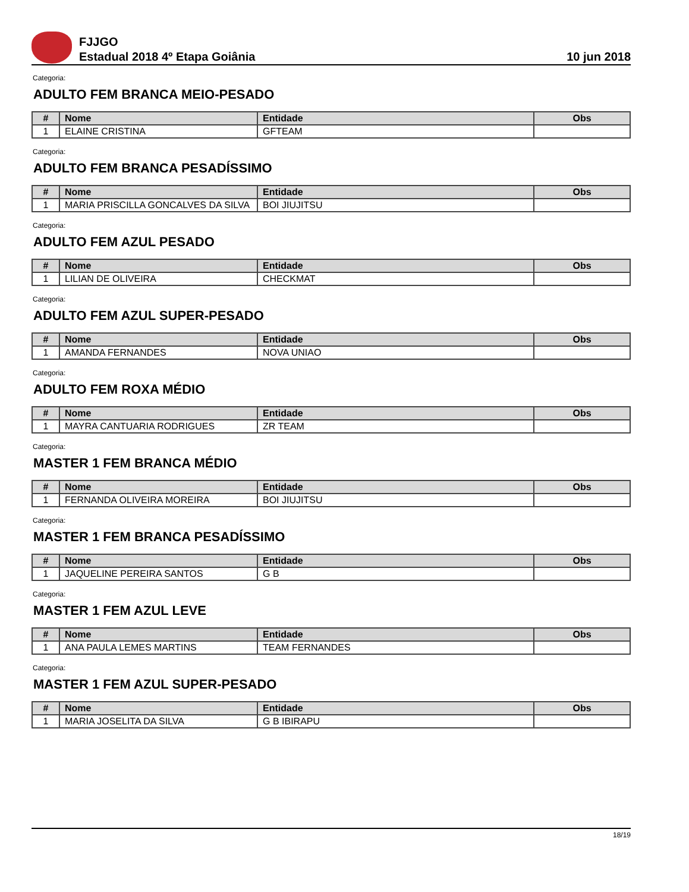FJJGO
Estadual 2018 4º Etapa Goiânia
10 jun 2018
Categoria:
ADULTO FEM BRANCA MEIO-PESADO
| # | Nome | Entidade | Obs |
| --- | --- | --- | --- |
| 1 | ELAINE CRISTINA | GFTEAM | |
Categoria:
ADULTO FEM BRANCA PESADÍSSIMO
| # | Nome | Entidade | Obs |
| --- | --- | --- | --- |
| 1 | MARIA PRISCILLA GONCALVES DA SILVA | BOI JIUJITSU | |
Categoria:
ADULTO FEM AZUL PESADO
| # | Nome | Entidade | Obs |
| --- | --- | --- | --- |
| 1 | LILIAN DE OLIVEIRA | CHECKMAT | |
Categoria:
ADULTO FEM AZUL SUPER-PESADO
| # | Nome | Entidade | Obs |
| --- | --- | --- | --- |
| 1 | AMANDA FERNANDES | NOVA UNIAO | |
Categoria:
ADULTO FEM ROXA MÉDIO
| # | Nome | Entidade | Obs |
| --- | --- | --- | --- |
| 1 | MAYRA CANTUARIA RODRIGUES | ZR TEAM | |
Categoria:
MASTER 1 FEM BRANCA MÉDIO
| # | Nome | Entidade | Obs |
| --- | --- | --- | --- |
| 1 | FERNANDA OLIVEIRA MOREIRA | BOI JIUJITSU | |
Categoria:
MASTER 1 FEM BRANCA PESADÍSSIMO
| # | Nome | Entidade | Obs |
| --- | --- | --- | --- |
| 1 | JAQUELINE PEREIRA SANTOS | G B | |
Categoria:
MASTER 1 FEM AZUL LEVE
| # | Nome | Entidade | Obs |
| --- | --- | --- | --- |
| 1 | ANA PAULA LEMES MARTINS | TEAM FERNANDES | |
Categoria:
MASTER 1 FEM AZUL SUPER-PESADO
| # | Nome | Entidade | Obs |
| --- | --- | --- | --- |
| 1 | MARIA JOSELITA DA SILVA | G B IBIRAPU | |
18/19